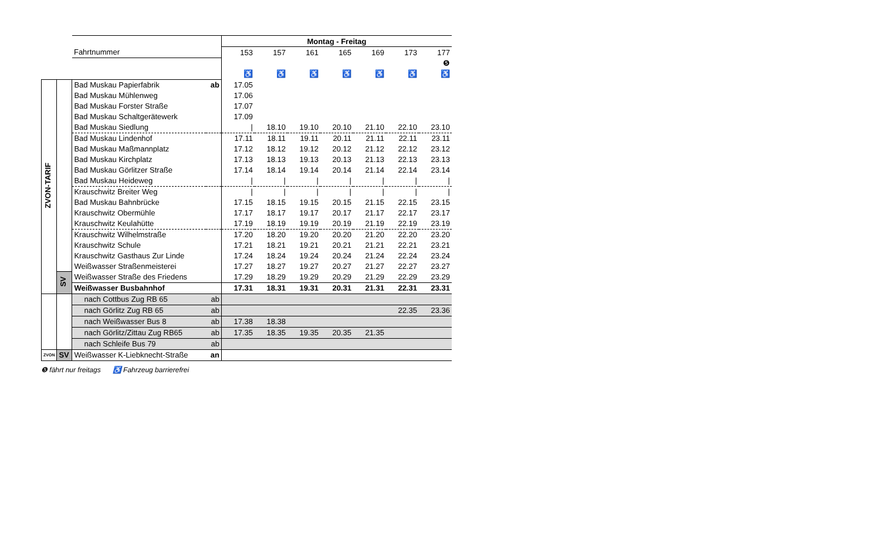| | | | | Montag - Freitag | | | | | | |
| | | Fahrtnummer | | 153 | 157 | 161 | 165 | 169 | 173 | 177 |
| | | | | | | | | | | ❺ |
| | | | | ♿ | ♿ | ♿ | ♿ | ♿ | ♿ | ♿ |
| ZVON-TARIF | | Bad Muskau Papierfabrik | ab | 17.05 | | | | | | |
| | | Bad Muskau Mühlenweg | | 17.06 | | | | | | |
| | | Bad Muskau Forster Straße | | 17.07 | | | | | | |
| | | Bad Muskau Schaltgerätewerk | | 17.09 | | | | | | |
| | | Bad Muskau Siedlung | | / | 18.10 | 19.10 | 20.10 | 21.10 | 22.10 | 23.10 |
| | | Bad Muskau Lindenhof | | 17.11 | 18.11 | 19.11 | 20.11 | 21.11 | 22.11 | 23.11 |
| | | Bad Muskau Maßmannplatz | | 17.12 | 18.12 | 19.12 | 20.12 | 21.12 | 22.12 | 23.12 |
| | | Bad Muskau Kirchplatz | | 17.13 | 18.13 | 19.13 | 20.13 | 21.13 | 22.13 | 23.13 |
| | | Bad Muskau Görlitzer Straße | | 17.14 | 18.14 | 19.14 | 20.14 | 21.14 | 22.14 | 23.14 |
| | | Bad Muskau Heideweg | | / | / | / | / | / | / | / |
| | | Krauschwitz Breiter Weg | | / | / | / | / | / | / | / |
| | | Bad Muskau Bahnbrücke | | 17.15 | 18.15 | 19.15 | 20.15 | 21.15 | 22.15 | 23.15 |
| | | Krauschwitz Obermühle | | 17.17 | 18.17 | 19.17 | 20.17 | 21.17 | 22.17 | 23.17 |
| | | Krauschwitz Keulahütte | | 17.19 | 18.19 | 19.19 | 20.19 | 21.19 | 22.19 | 23.19 |
| | | Krauschwitz Wilhelmstraße | | 17.20 | 18.20 | 19.20 | 20.20 | 21.20 | 22.20 | 23.20 |
| | | Krauschwitz Schule | | 17.21 | 18.21 | 19.21 | 20.21 | 21.21 | 22.21 | 23.21 |
| | | Krauschwitz Gasthaus Zur Linde | | 17.24 | 18.24 | 19.24 | 20.24 | 21.24 | 22.24 | 23.24 |
| | | Weißwasser Straßenmeisterei | | 17.27 | 18.27 | 19.27 | 20.27 | 21.27 | 22.27 | 23.27 |
| | SV | Weißwasser Straße des Friedens | | 17.29 | 18.29 | 19.29 | 20.29 | 21.29 | 22.29 | 23.29 |
| | | Weißwasser Busbahnhof | | 17.31 | 18.31 | 19.31 | 20.31 | 21.31 | 22.31 | 23.31 |
| | | nach Cottbus Zug RB 65 | ab | | | | | | | |
| | | nach Görlitz Zug RB 65 | ab | | | | | | 22.35 | 23.36 |
| | | nach Weißwasser Bus 8 | ab | 17.38 | 18.38 | | | | | |
| | | nach Görlitz/Zittau Zug RB65 | ab | 17.35 | 18.35 | 19.35 | 20.35 | 21.35 | | |
| | | nach Schleife Bus 79 | ab | | | | | | | |
| ZVON | SV | Weißwasser K-Liebknecht-Straße | an | | | | | | | |
❺ fährt nur freitags ♿ Fahrzeug barrierefrei